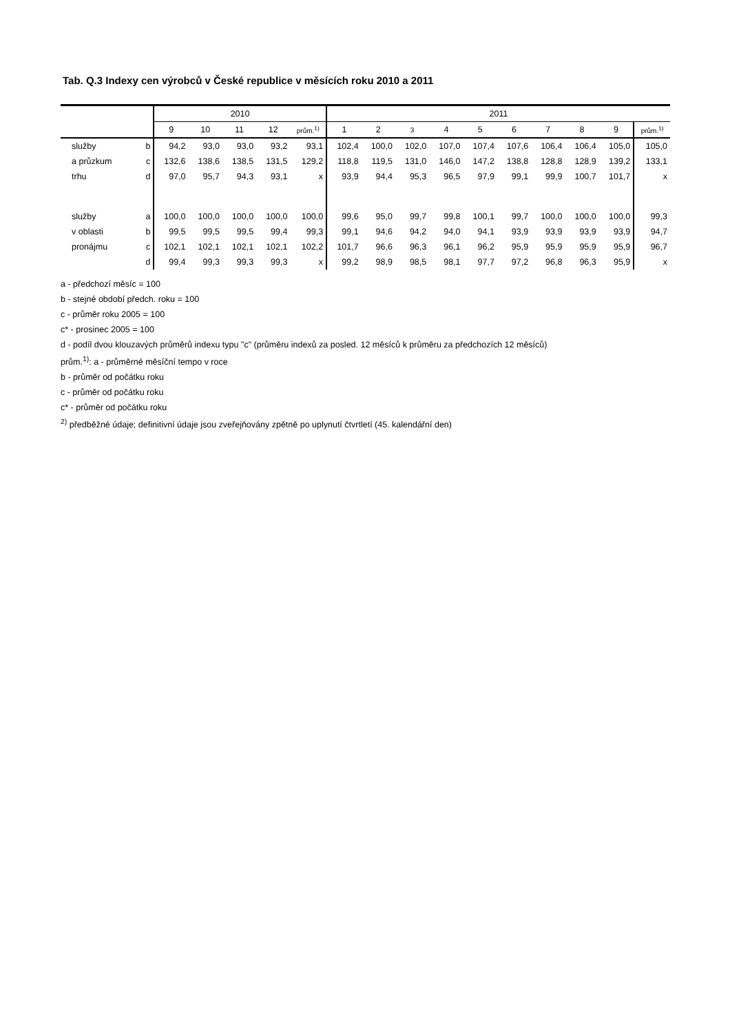Tab. Q.3 Indexy cen výrobců v České republice v měsících roku 2010 a 2011
| | | 2010 | | | | | 2011 | | | | | | | | | |
| --- | --- | --- | --- | --- | --- | --- | --- | --- | --- | --- | --- | --- | --- | --- | --- | --- |
| | | 9 | 10 | 11 | 12 | prům.<sup>1)</sup> | 1 | 2 | 3 | 4 | 5 | 6 | 7 | 8 | 9 | prům.<sup>1)</sup> |
| služby | b | 94,2 | 93,0 | 93,0 | 93,2 | 93,1 | 102,4 | 100,0 | 102,0 | 107,0 | 107,4 | 107,6 | 106,4 | 106,4 | 105,0 | 105,0 |
| a průzkum | c | 132,6 | 138,6 | 138,5 | 131,5 | 129,2 | 118,8 | 119,5 | 131,0 | 146,0 | 147,2 | 138,8 | 128,8 | 128,9 | 139,2 | 133,1 |
| trhu | d | 97,0 | 95,7 | 94,3 | 93,1 | x | 93,9 | 94,4 | 95,3 | 96,5 | 97,9 | 99,1 | 99,9 | 100,7 | 101,7 | x |
| služby | a | 100,0 | 100,0 | 100,0 | 100,0 | 100,0 | 99,6 | 95,0 | 99,7 | 99,8 | 100,1 | 99,7 | 100,0 | 100,0 | 100,0 | 99,3 |
| v oblasti | b | 99,5 | 99,5 | 99,5 | 99,4 | 99,3 | 99,1 | 94,6 | 94,2 | 94,0 | 94,1 | 93,9 | 93,9 | 93,9 | 93,9 | 94,7 |
| pronájmu | c | 102,1 | 102,1 | 102,1 | 102,1 | 102,2 | 101,7 | 96,6 | 96,3 | 96,1 | 96,2 | 95,9 | 95,9 | 95,9 | 95,9 | 96,7 |
| | d | 99,4 | 99,3 | 99,3 | 99,3 | x | 99,2 | 98,9 | 98,5 | 98,1 | 97,7 | 97,2 | 96,8 | 96,3 | 95,9 | x |
a - předchozí měsíc = 100
b - stejné období předch. roku = 100
c - průměr roku 2005 = 100
c* - prosinec 2005 = 100
d - podíl dvou klouzavých průměrů indexu typu "c" (průměru indexů za posled. 12 měsíců k průměru za předchozích 12 měsíců)
prům.<sup>1)</sup>: a - průměrné měsíční tempo v roce
b - průměr od počátku roku
c - průměr od počátku roku
c* - průměr od počátku roku
<sup>2)</sup> předběžné údaje; definitivní údaje jsou zveřejňovány zpětně po uplynutí čtvrtletí (45. kalendářní den)